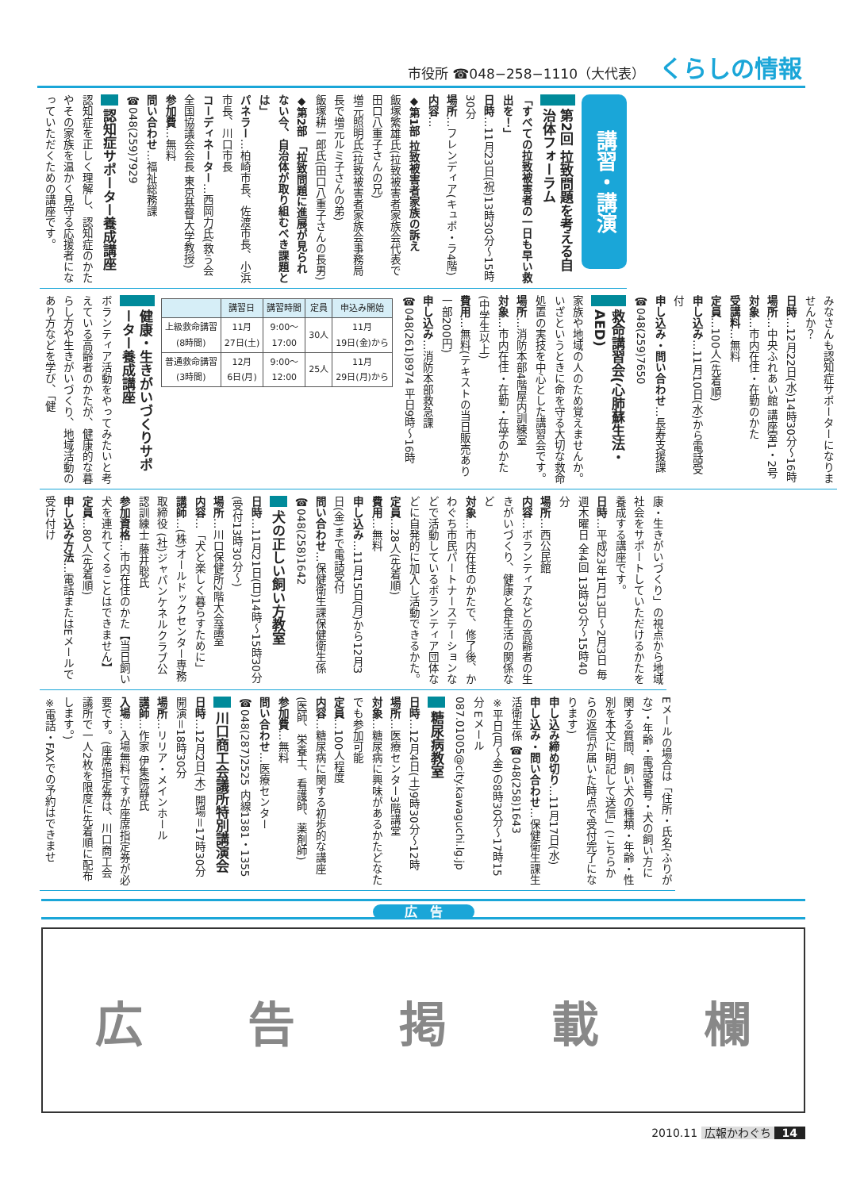市役所 ☎048−258−1110（大代表） くらしの情報
講習・講演
第2回 拉致問題を考える自治体フォーラム
「すべての拉致被害者の一日も早い救出を！」
日時…11月23日(祝)13時30分～15時30分
場所…フレンディア(キュポ・ラ4階)
内容…
◆第1部 拉致被害者家族の訴え
飯塚繁雄氏(拉致被害者家族会代表で田口八重子さんの兄)
増元照明氏(拉致被害者家族会事務局長で増元ルミ子さんの弟)
飯塚耕一郎氏(田口八重子さんの長男)
◆第2部 「拉致問題に進展が見られない今、自治体が取り組むべき課題とは」
パネラー…柏崎市長、佐渡市長、小浜市長、川口市長
コーディネーター…西岡力氏(救う会全国協議会会長 東京基督大学教授)
参加費…無料
問い合わせ…福祉総務課 ☎048(259)7929
認知症サポーター養成講座
認知症を正しく理解し、認知症のかたやその家族を温かく見守る応援者になっていただくための講座です。
みなさんも認知症サポーターになりませんか？
日時…12月22日(水)14時30分～16時
場所…中央ふれあい館 講座室1・2号
対象…市内在住・在勤のかた
受講料…無料
定員…100人(先着順)
申し込み…11月10日(水)から電話受付
申し込み・問い合わせ…長寿支援課 ☎048(259)7650
救命講習会(心肺蘇生法・AED)
家族や地域の人のため覚えませんか。いざというときに命を守る大切な救命処置の実技を中心とした講習会です。
場所…消防本部4階屋内訓練室
対象…市内在住・在勤・在学のかた(中学生以上)
費用…無料(テキストの当日販売あり一部200円)
申し込み…消防本部救急課 ☎048(261)8974 平日9時～16時
| | 講習日 | 講習時間 | 定員 | 申込み開始 |
| --- | --- | --- | --- | --- |
| 上級救命講習 (8時間) | 11月 27日(土) | 9:00～ 17:00 | 30人 | 11月 19日(金)から |
| 普通救命講習 (3時間) | 12月 6日(月) | 9:00～ 12:00 | 25人 | 11月 29日(月)から |
健康・生きがいづくりサポーター養成講座
ボランティア活動をやってみたいと考えている高齢者のかたが、健康的な暮らし方や生きがいづくり、地域活動のあり方などを学び、「健
康・生きがいづくり」の視点から地域社会をサポートしていただけるかたを養成する講座です。
日時…平成23年1月13日～2月3日 毎週木曜日 全4回 13時30分～15時40分
場所…西公民館
内容…ボランティアなどの高齢者の生きがいづくり、健康と食生活の関係など
対象…市内在住のかたで、修了後、かわぐち市民パートナーステーションなどで活動しているボランティア団体などに自発的に加入し活動できるかた。
定員…28人(先着順)
費用…無料
申し込み…11月15日(月)から12月3日(金)まで電話受付
問い合わせ…保健衛生課保健衛生係 ☎048(258)1642
犬の正しい飼い方教室
日時…11月21日(日)14時～15時30分(受付13時30分～)
場所…川口保健所2階大会議室
内容…「犬と楽しく暮らすために」
講師…(株)オールドックセンター専務取締役 (社)ジャパンケネルクラブ公認訓練士 藤井聡氏
参加資格…市内在住のかた【当日飼い犬を連れてくることはできません】
定員…80人(先着順)
申し込み方法…電話またはEメールで受け付け
Eメールの場合は「住所・氏名(ふりがな)・年齢・電話番号・犬の飼い方に関する質問、飼い犬の種類・年齢・性別を本文に明記して送信」(こちらからの返信が届いた時点で受付完了になります)
申し込み締め切り…11月17日(水)
申し込み・問い合わせ…保健衛生課生活衛生係 ☎048(258)1643
※平日(月～金)の8時30分～17時15分 Eメール 087.01005@city.kawaguchi.lg.jp
糖尿病教室
日時…12月4日(土)9時30分～12時
場所…医療センター3階講堂
対象…糖尿病に興味があるかたどなたでも参加可能
定員…100人程度
内容…糖尿病に関する初歩的な講座(医師、栄養士、看護師、薬剤師)
参加費…無料
問い合わせ…医療センター ☎048(287)2525 内線1381・1355
川口商工会議所特別講演会
日時…12月2日(木) 開場＝17時30分 開演＝18時30分
場所…リリア・メインホール
講師…作家 伊集院静氏
入場…入場無料ですが座席指定券が必要です。(座席指定券は、川口商工会議所で一人2枚を限度に先着順に配布します。)
※電話・FAXでの予約はできませ
広　告
広 告 掲 載 欄
2010.11 広報かわぐち 14